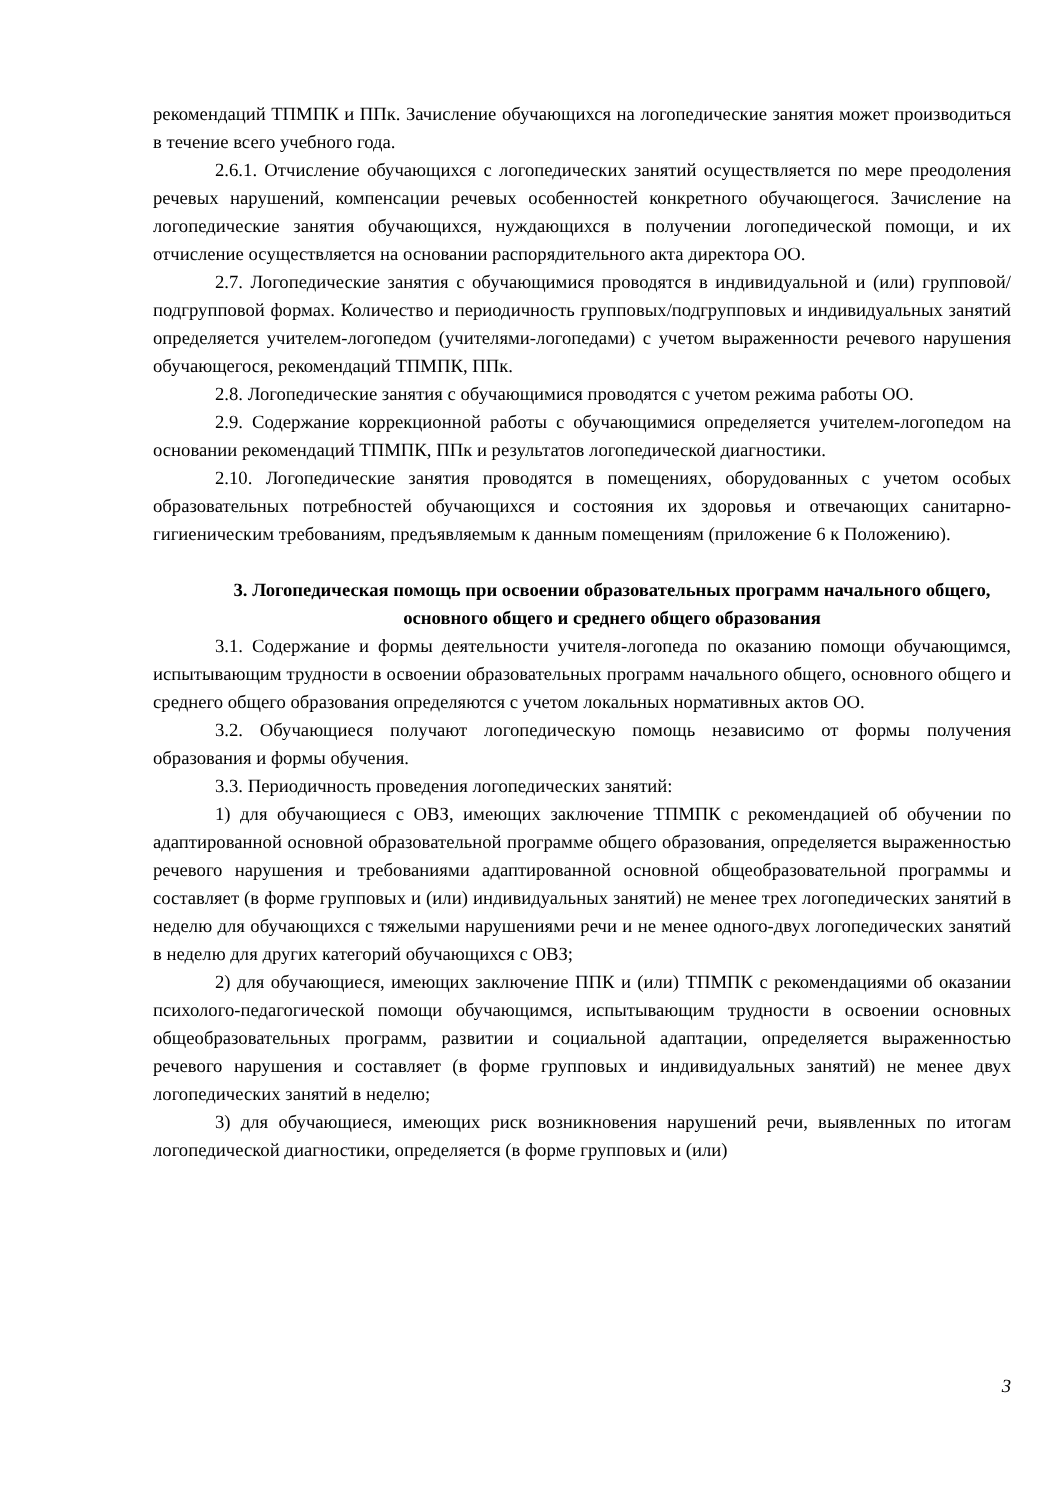рекомендаций ТПМПК и ППк. Зачисление обучающихся на логопедические занятия может производиться в течение всего учебного года.
2.6.1. Отчисление обучающихся с логопедических занятий осуществляется по мере преодоления речевых нарушений, компенсации речевых особенностей конкретного обучающегося. Зачисление на логопедические занятия обучающихся, нуждающихся в получении логопедической помощи, и их отчисление осуществляется на основании распорядительного акта директора ОО.
2.7. Логопедические занятия с обучающимися проводятся в индивидуальной и (или) групповой/подгрупповой формах. Количество и периодичность групповых/подгрупповых и индивидуальных занятий определяется учителем-логопедом (учителями-логопедами) с учетом выраженности речевого нарушения обучающегося, рекомендаций ТПМПК, ППк.
2.8. Логопедические занятия с обучающимися проводятся с учетом режима работы ОО.
2.9. Содержание коррекционной работы с обучающимися определяется учителем-логопедом на основании рекомендаций ТПМПК, ППк и результатов логопедической диагностики.
2.10. Логопедические занятия проводятся в помещениях, оборудованных с учетом особых образовательных потребностей обучающихся и состояния их здоровья и отвечающих санитарно-гигиеническим требованиям, предъявляемым к данным помещениям (приложение 6 к Положению).
3. Логопедическая помощь при освоении образовательных программ начального общего, основного общего и среднего общего образования
3.1. Содержание и формы деятельности учителя-логопеда по оказанию помощи обучающимся, испытывающим трудности в освоении образовательных программ начального общего, основного общего и среднего общего образования определяются с учетом локальных нормативных актов ОО.
3.2. Обучающиеся получают логопедическую помощь независимо от формы получения образования и формы обучения.
3.3. Периодичность проведения логопедических занятий:
1) для обучающиеся с ОВЗ, имеющих заключение ТПМПК с рекомендацией об обучении по адаптированной основной образовательной программе общего образования, определяется выраженностью речевого нарушения и требованиями адаптированной основной общеобразовательной программы и составляет (в форме групповых и (или) индивидуальных занятий) не менее трех логопедических занятий в неделю для обучающихся с тяжелыми нарушениями речи и не менее одного-двух логопедических занятий в неделю для других категорий обучающихся с ОВЗ;
2) для обучающиеся, имеющих заключение ППК и (или) ТПМПК с рекомендациями об оказании психолого-педагогической помощи обучающимся, испытывающим трудности в освоении основных общеобразовательных программ, развитии и социальной адаптации, определяется выраженностью речевого нарушения и составляет (в форме групповых и индивидуальных занятий) не менее двух логопедических занятий в неделю;
3) для обучающиеся, имеющих риск возникновения нарушений речи, выявленных по итогам логопедической диагностики, определяется (в форме групповых и (или)
3